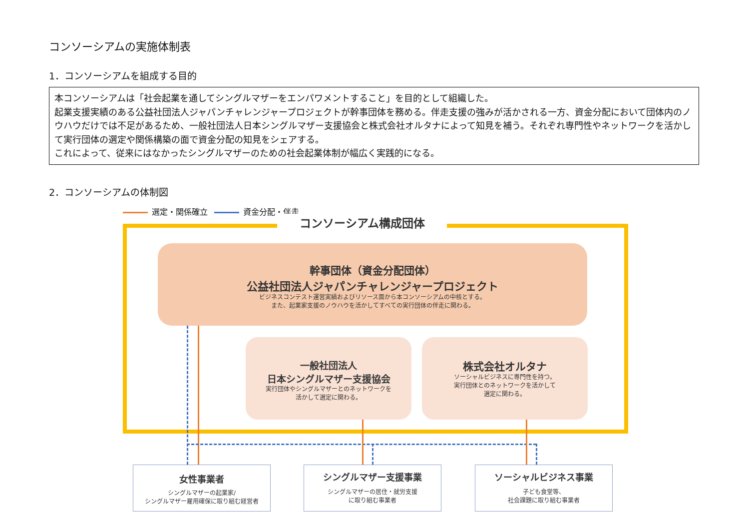コンソーシアムの実施体制表
1．コンソーシアムを組成する目的
本コンソーシアムは「社会起業を通してシングルマザーをエンパワメントすること」を目的として組織した。
起業支援実績のある公益社団法人ジャパンチャレンジャープロジェクトが幹事団体を務める。伴走支援の強みが活かされる一方、資金分配において団体内のノウハウだけでは不足があるため、一般社団法人日本シングルマザー支援協会と株式会社オルタナによって知見を補う。それぞれ専門性やネットワークを活かして実行団体の選定や関係構築の面で資金分配の知見をシェアする。
これによって、従来にはなかったシングルマザーのための社会起業体制が幅広く実践的になる。
2．コンソーシアムの体制図
選定・関係確立 資金分配・伴走
コンソーシアム構成団体
幹事団体（資金分配団体）
公益社団法人ジャパンチャレンジャープロジェクト
ビジネスコンテスト運営実績およびリソース面から本コンソーシアムの中核とする。
また、起業家支援のノウハウを活かしてすべての実行団体の伴走に関わる。
一般社団法人
日本シングルマザー支援協会
実行団体やシングルマザーとのネットワークを
活かして選定に関わる。
株式会社オルタナ
ソーシャルビジネスに専門性を持つ。
実行団体とのネットワークを活かして
選定に関わる。
女性事業者
シングルマザーの起業家/
シングルマザー雇用確保に取り組む経営者
シングルマザー支援事業
シングルマザーの居住・就労支援
に取り組む事業者
ソーシャルビジネス事業
子ども食堂等、
社会課題に取り組む事業者